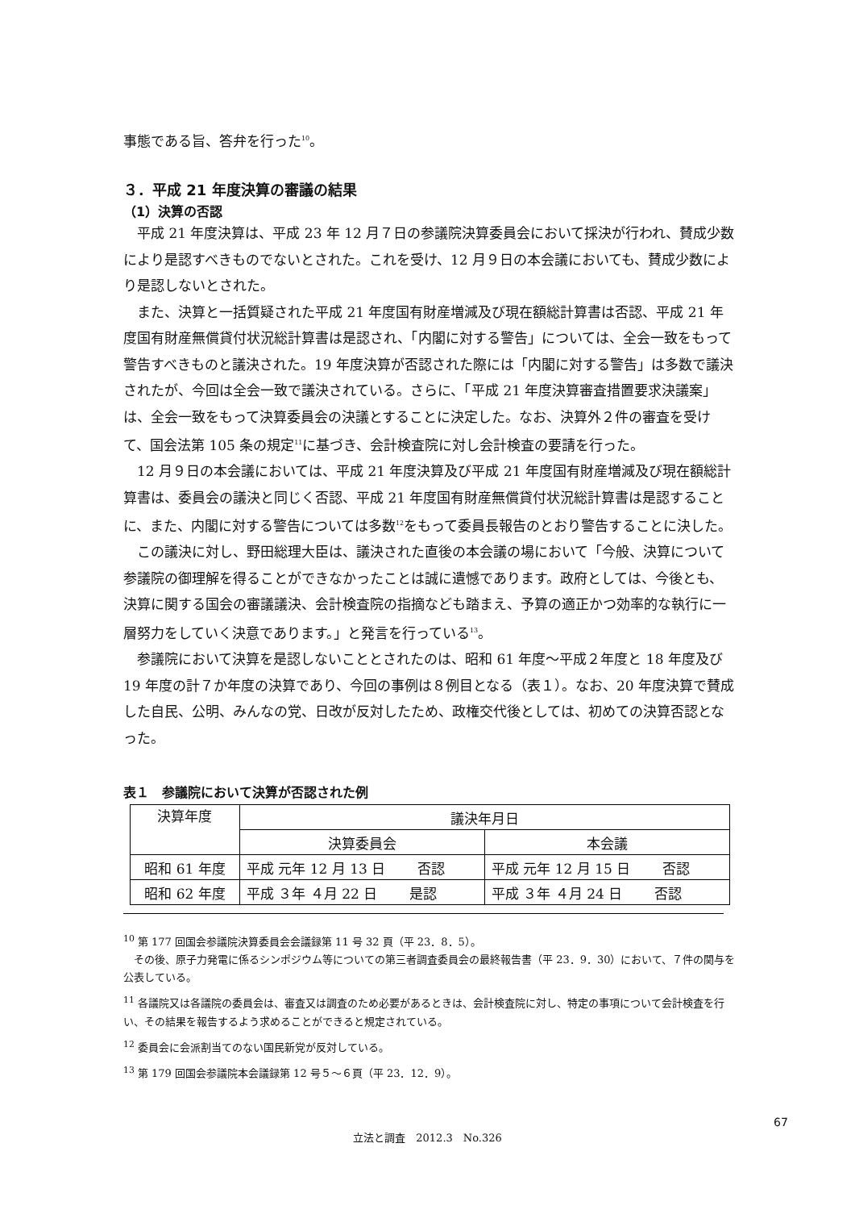事態である旨、答弁を行った<sup>10</sup>。
３．平成 21 年度決算の審議の結果
（1）決算の否認
平成 21 年度決算は、平成 23 年 12 月７日の参議院決算委員会において採決が行われ、賛成少数により是認すべきものでないとされた。これを受け、12 月９日の本会議においても、賛成少数により是認しないとされた。
また、決算と一括質疑された平成 21 年度国有財産増減及び現在額総計算書は否認、平成 21 年度国有財産無償貸付状況総計算書は是認され、「内閣に対する警告」については、全会一致をもって警告すべきものと議決された。19 年度決算が否認された際には「内閣に対する警告」は多数で議決されたが、今回は全会一致で議決されている。さらに、「平成 21 年度決算審査措置要求決議案」は、全会一致をもって決算委員会の決議とすることに決定した。なお、決算外２件の審査を受けて、国会法第 105 条の規定<sup>11</sup>に基づき、会計検査院に対し会計検査の要請を行った。
12 月９日の本会議においては、平成 21 年度決算及び平成 21 年度国有財産増減及び現在額総計算書は、委員会の議決と同じく否認、平成 21 年度国有財産無償貸付状況総計算書は是認することに、また、内閣に対する警告については多数<sup>12</sup>をもって委員長報告のとおり警告することに決した。
この議決に対し、野田総理大臣は、議決された直後の本会議の場において「今般、決算について参議院の御理解を得ることができなかったことは誠に遺憾であります。政府としては、今後とも、決算に関する国会の審議議決、会計検査院の指摘なども踏まえ、予算の適正かつ効率的な執行に一層努力をしていく決意であります。」と発言を行っている<sup>13</sup>。
参議院において決算を是認しないこととされたのは、昭和 61 年度～平成２年度と 18 年度及び 19 年度の計７か年度の決算であり、今回の事例は８例目となる（表１）。なお、20 年度決算で賛成した自民、公明、みんなの党、日改が反対したため、政権交代後としては、初めての決算否認となった。
表１　参議院において決算が否認された例
| 決算年度 | 議決年月日 | |
| --- | --- | --- |
| | 決算委員会 | 本会議 |
| 昭和 61 年度 | 平成 元年 12 月 13 日 否認 | 平成 元年 12 月 15 日 否認 |
| 昭和 62 年度 | 平成 ３年 ４月 22 日 是認 | 平成 ３年 ４月 24 日 否認 |
<sup>10</sup> 第 177 回国会参議院決算委員会会議録第 11 号 32 頁（平 23．8．5）。
　その後、原子力発電に係るシンポジウム等についての第三者調査委員会の最終報告書（平 23．9．30）において、７件の関与を公表している。
<sup>11</sup> 各議院又は各議院の委員会は、審査又は調査のため必要があるときは、会計検査院に対し、特定の事項について会計検査を行い、その結果を報告するよう求めることができると規定されている。
<sup>12</sup> 委員会に会派割当てのない国民新党が反対している。
<sup>13</sup> 第 179 回国会参議院本会議録第 12 号５～６頁（平 23．12．9）。
67
立法と調査　2012.3　No.326